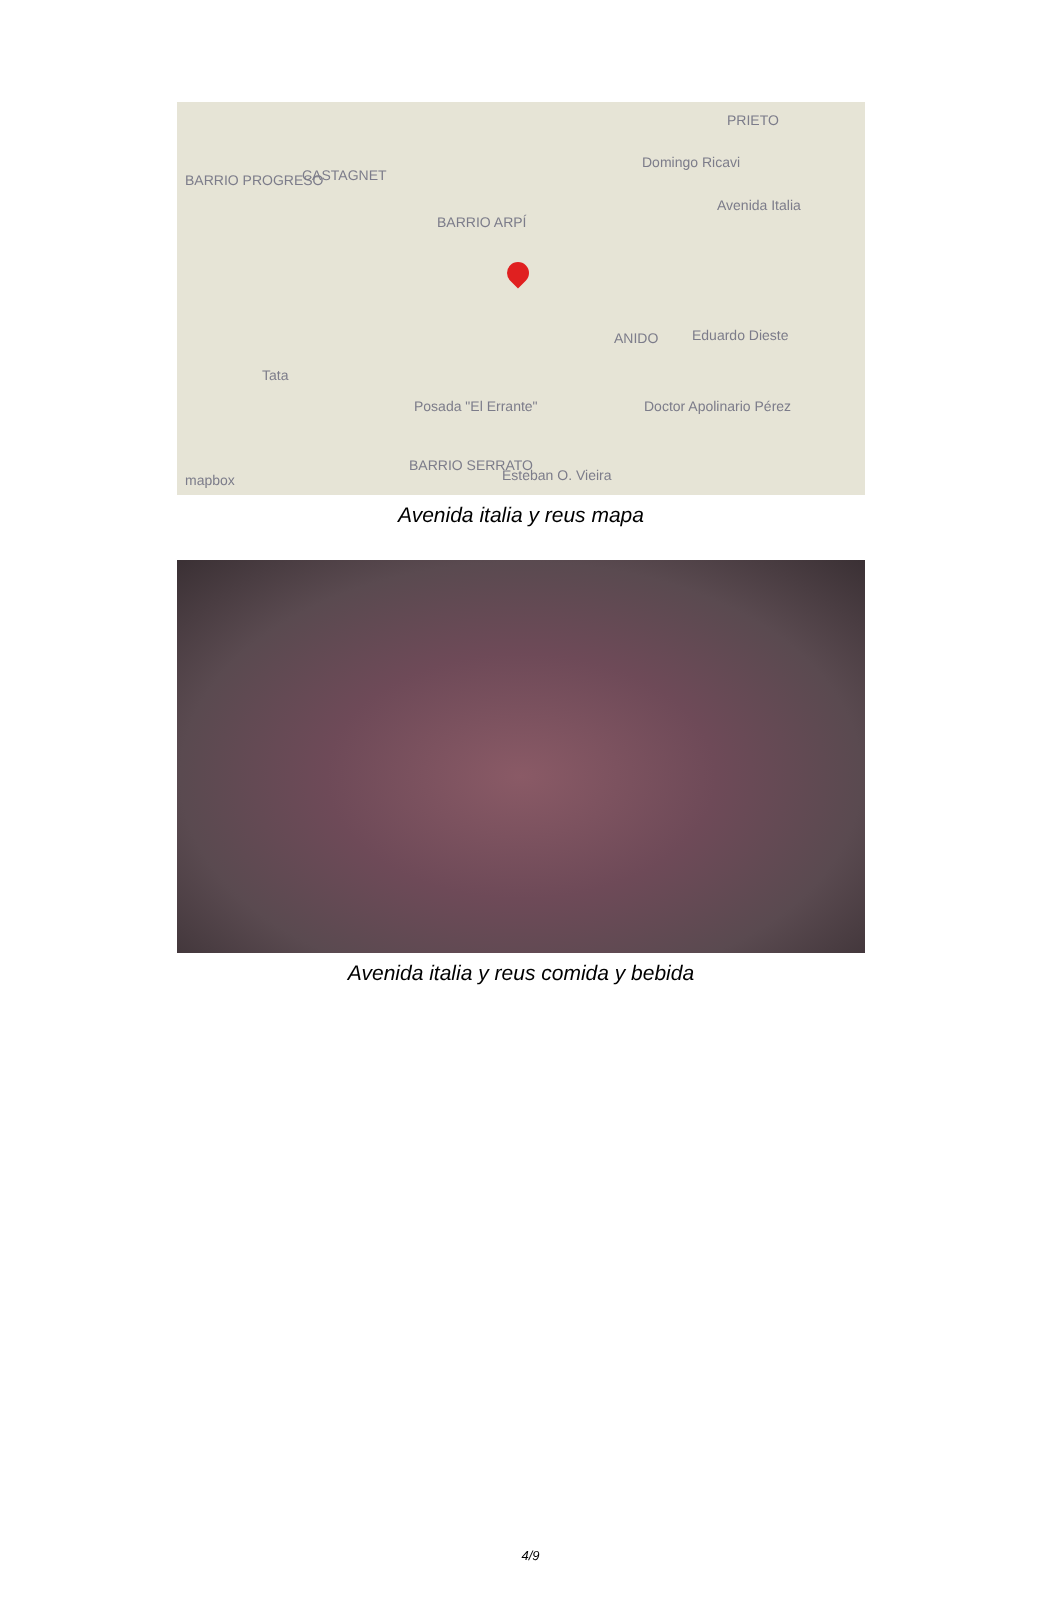BARRIO PROGRESO CASTAGNET
BARRIO ARPÍ
PRIETO
Domingo Ricavi
Avenida Italia
ANIDO Eduardo Dieste
Tata
Posada "El Errante" Doctor Apolinario Pérez
BARRIO SERRATO
Esteban O. Vieira mapbox
Avenida italia y reus mapa
Avenida italia y reus comida y bebida
4/9